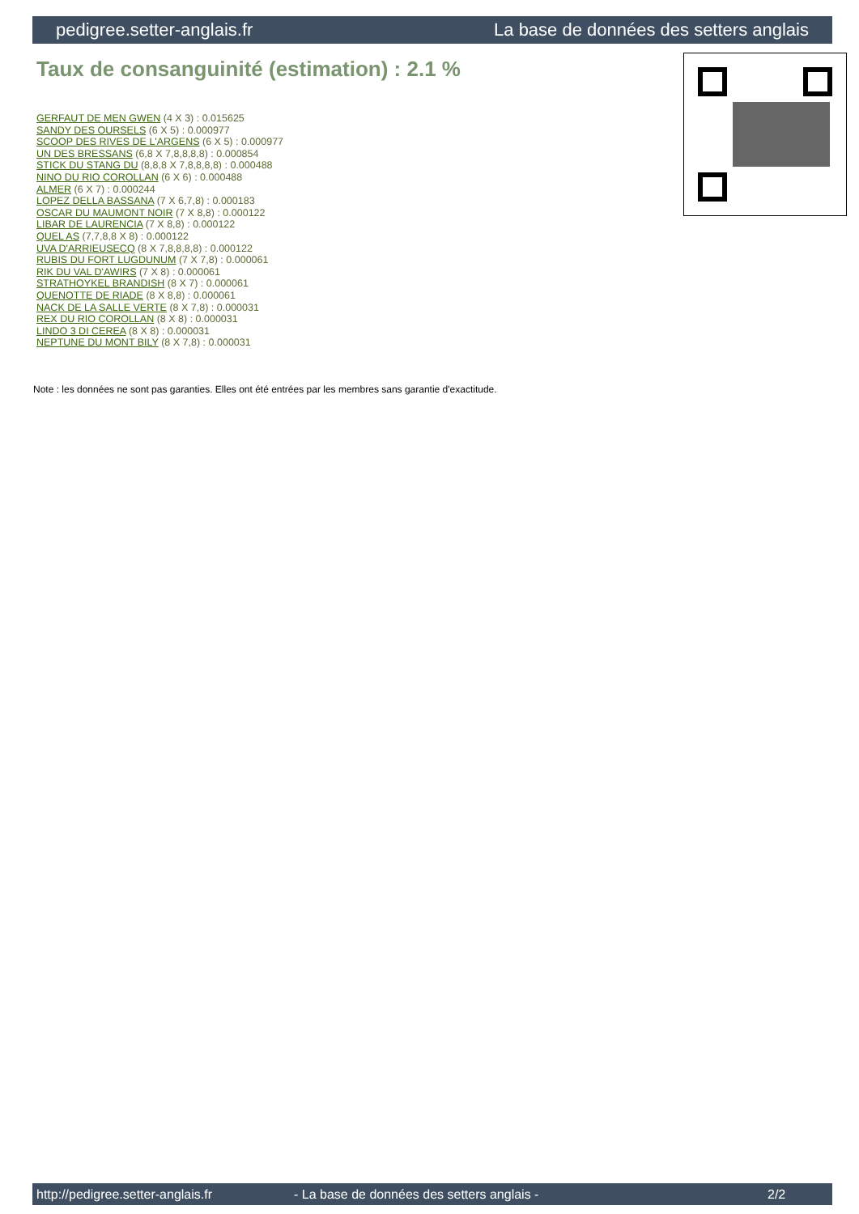pedigree.setter-anglais.fr La base de données des setters anglais
Taux de consanguinité (estimation) : 2.1 %
GERFAUT DE MEN GWEN (4 X 3) : 0.015625
SANDY DES OURSELS (6 X 5) : 0.000977
SCOOP DES RIVES DE L'ARGENS (6 X 5) : 0.000977
UN DES BRESSANS (6,8 X 7,8,8,8,8) : 0.000854
STICK DU STANG DU (8,8,8 X 7,8,8,8,8) : 0.000488
NINO DU RIO COROLLAN (6 X 6) : 0.000488
ALMER (6 X 7) : 0.000244
LOPEZ DELLA BASSANA (7 X 6,7,8) : 0.000183
OSCAR DU MAUMONT NOIR (7 X 8,8) : 0.000122
LIBAR DE LAURENCIA (7 X 8,8) : 0.000122
QUEL AS (7,7,8,8 X 8) : 0.000122
UVA D'ARRIEUSECQ (8 X 7,8,8,8,8) : 0.000122
RUBIS DU FORT LUGDUNUM (7 X 7,8) : 0.000061
RIK DU VAL D'AWIRS (7 X 8) : 0.000061
STRATHOYKEL BRANDISH (8 X 7) : 0.000061
QUENOTTE DE RIADE (8 X 8,8) : 0.000061
NACK DE LA SALLE VERTE (8 X 7,8) : 0.000031
REX DU RIO COROLLAN (8 X 8) : 0.000031
LINDO 3 DI CEREA (8 X 8) : 0.000031
NEPTUNE DU MONT BILY (8 X 7,8) : 0.000031
Note : les données ne sont pas garanties. Elles ont été entrées par les membres sans garantie d'exactitude.
http://pedigree.setter-anglais.fr - La base de données des setters anglais - 2/2